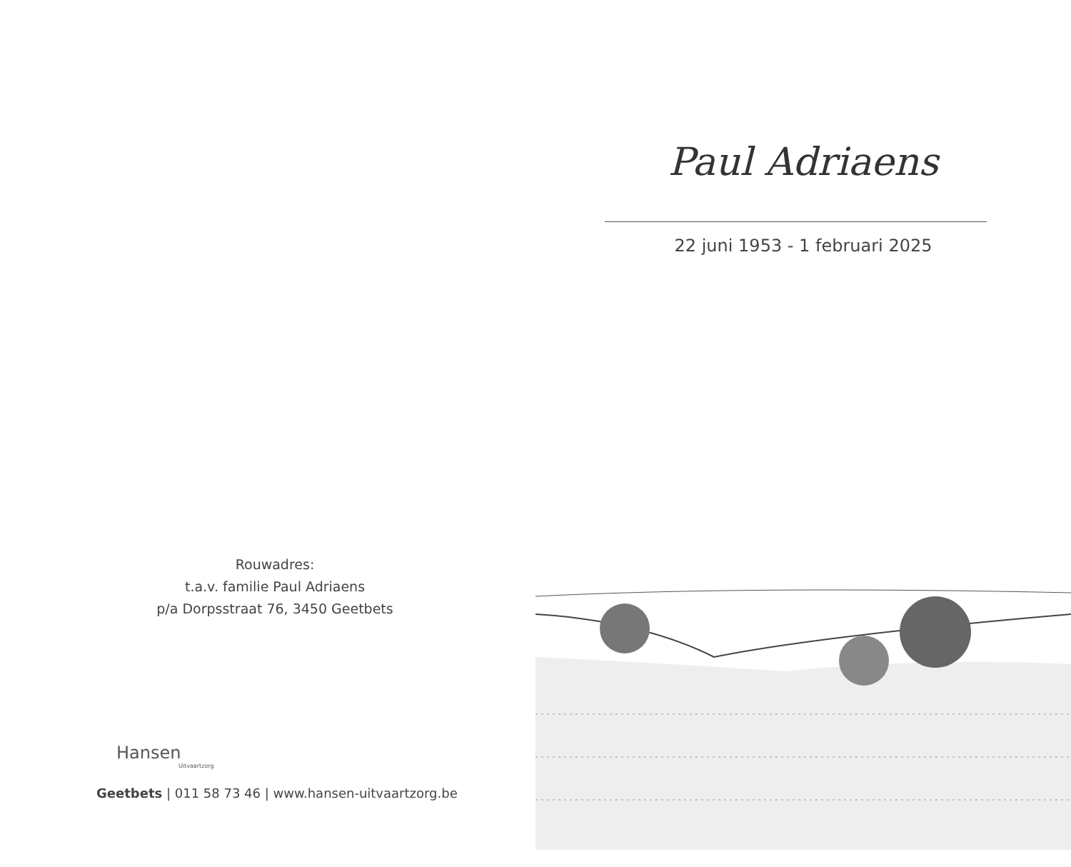Rouwadres:
t.a.v. familie Paul Adriaens
p/a Dorpsstraat 76, 3450 Geetbets
Hansen
Uitvaartzorg
Geetbets | 011 58 73 46 | www.hansen-uitvaartzorg.be
Paul Adriaens
22 juni 1953 - 1 februari 2025